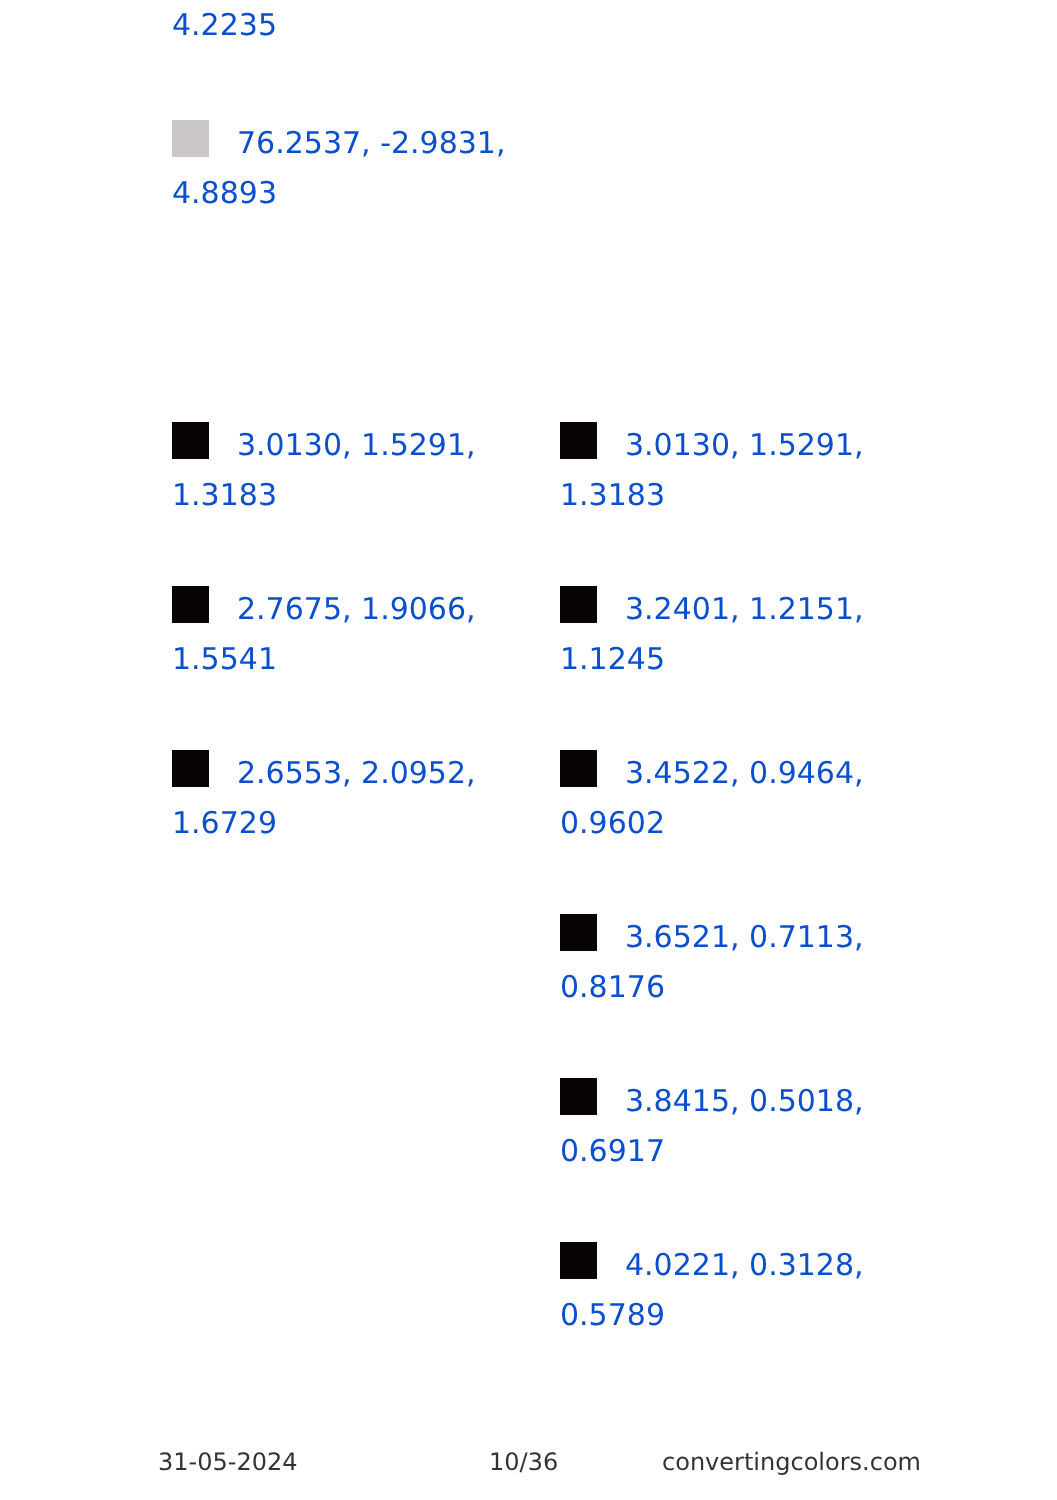4.2235
76.2537, -2.9831, 4.8893
3.0130, 1.5291, 1.3183
3.0130, 1.5291, 1.3183
2.7675, 1.9066, 1.5541
3.2401, 1.2151, 1.1245
2.6553, 2.0952, 1.6729
3.4522, 0.9464, 0.9602
3.6521, 0.7113, 0.8176
3.8415, 0.5018, 0.6917
4.0221, 0.3128, 0.5789
31-05-2024 10/36 convertingcolors.com